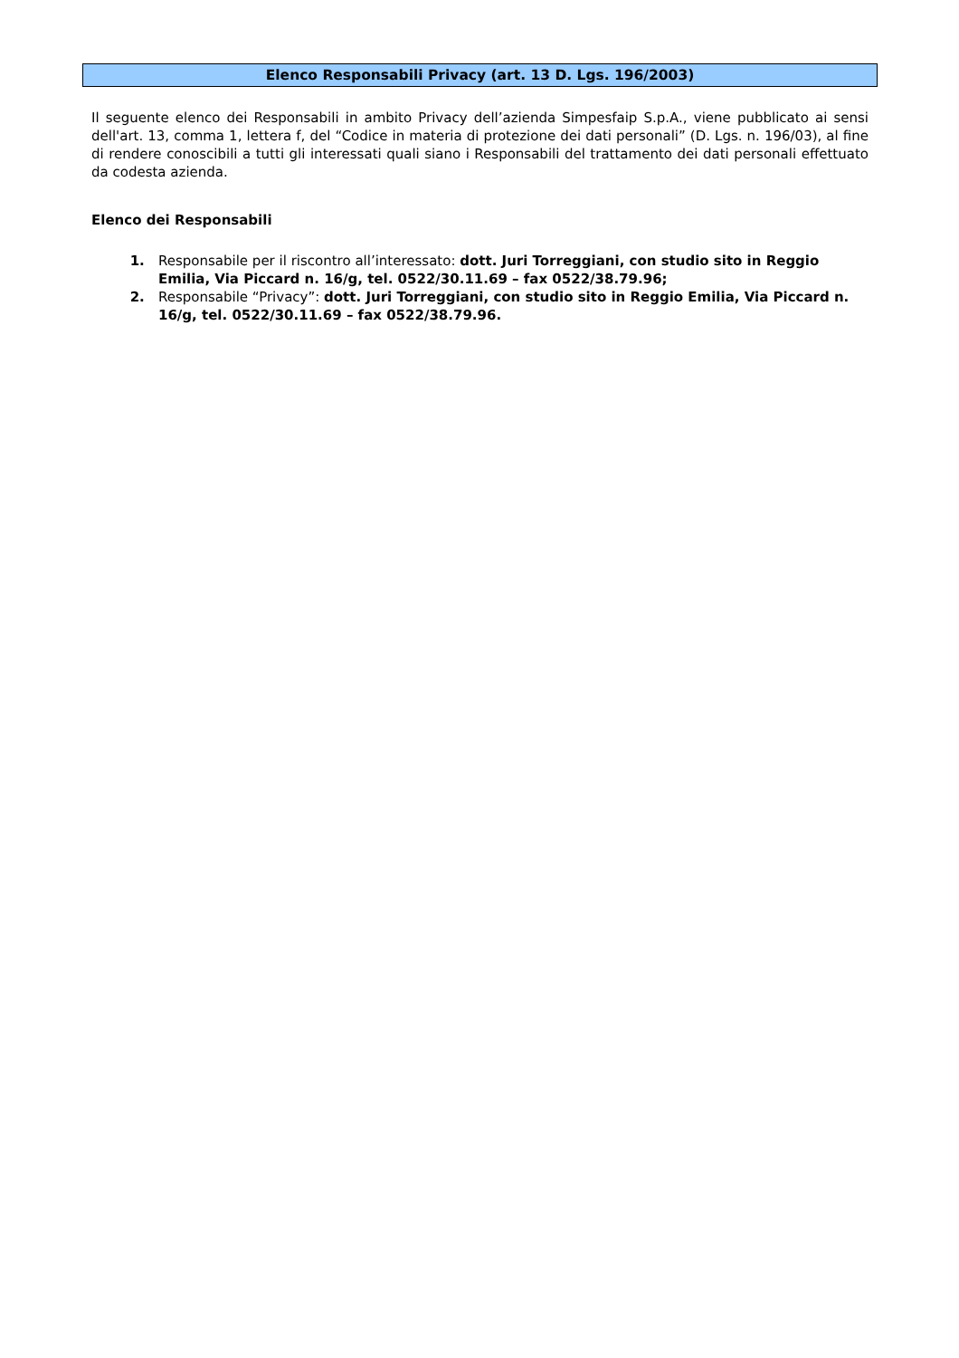Elenco Responsabili Privacy (art. 13 D. Lgs. 196/2003)
Il seguente elenco dei Responsabili in ambito Privacy dell’azienda Simpesfaip S.p.A., viene pubblicato ai sensi dell'art. 13, comma 1, lettera f, del “Codice in materia di protezione dei dati personali” (D. Lgs. n. 196/03), al fine di rendere conoscibili a tutti gli interessati quali siano i Responsabili del trattamento dei dati personali effettuato da codesta azienda.
Elenco dei Responsabili
Responsabile per il riscontro all’interessato: dott. Juri Torreggiani, con studio sito in Reggio Emilia, Via Piccard n. 16/g, tel. 0522/30.11.69 – fax 0522/38.79.96;
Responsabile “Privacy”: dott. Juri Torreggiani, con studio sito in Reggio Emilia, Via Piccard n. 16/g, tel. 0522/30.11.69 – fax 0522/38.79.96.